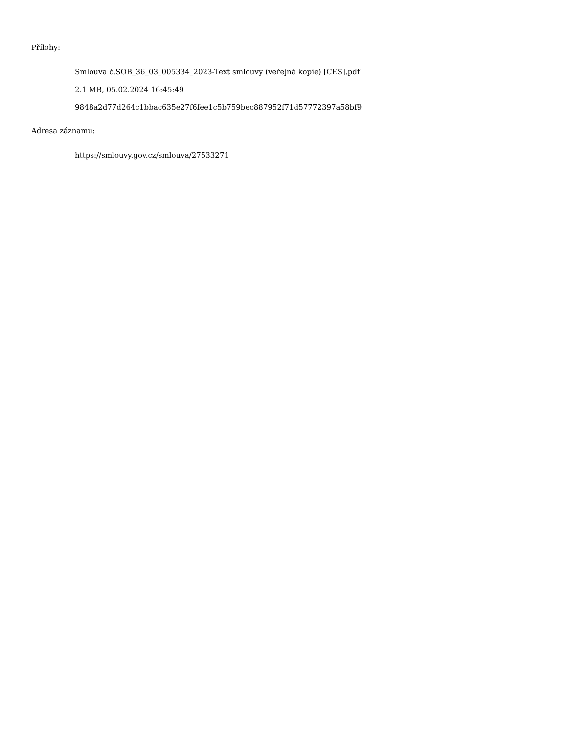Přílohy:
Smlouva č.SOB_36_03_005334_2023-Text smlouvy (veřejná kopie) [CES].pdf
2.1 MB, 05.02.2024 16:45:49
9848a2d77d264c1bbac635e27f6fee1c5b759bec887952f71d57772397a58bf9
Adresa záznamu:
https://smlouvy.gov.cz/smlouva/27533271